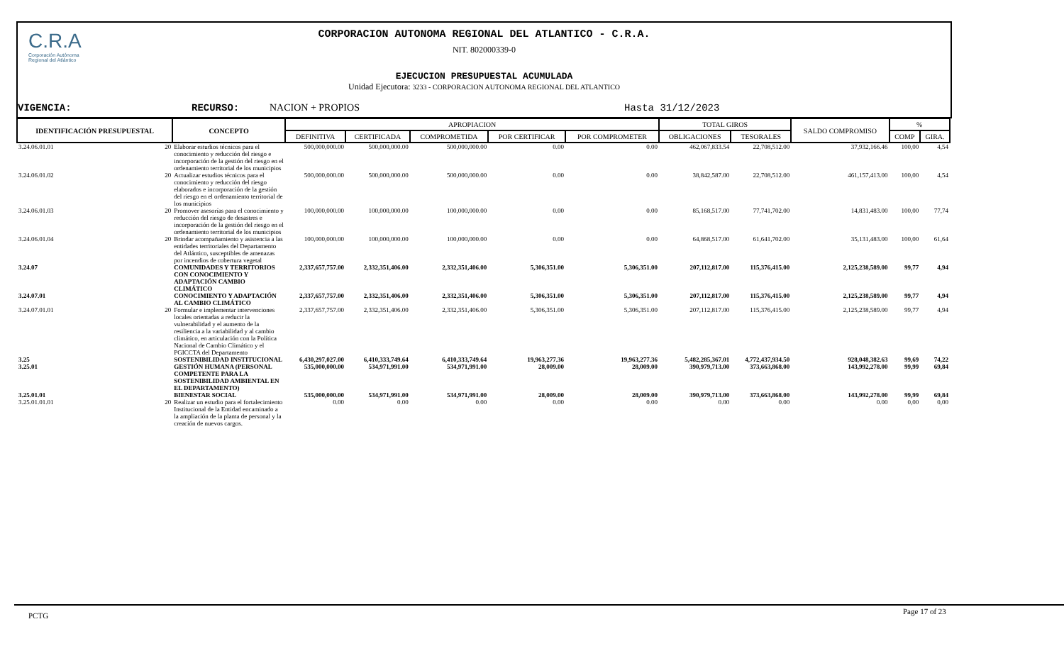C.R.A
Corporación Autónoma Regional del Atlántico
CORPORACION AUTONOMA REGIONAL DEL ATLANTICO - C.R.A.
NIT. 802000339-0
EJECUCION PRESUPUESTAL ACUMULADA
Unidad Ejecutora: 3233 - CORPORACION AUTONOMA REGIONAL DEL ATLANTICO
VIGENCIA: RECURSO: NACION + PROPIOS Hasta 31/12/2023
| IDENTIFICACIÓN PRESUPUESTAL | CONCEPTO | APROPIACION | | | | | TOTAL GIROS | | SALDO COMPROMISO | % | |
| --- | --- | --- | --- | --- | --- | --- | --- | --- | --- | --- | --- |
| | | DEFINITIVA | CERTIFICADA | COMPROMETIDA | POR CERTIFICAR | POR COMPROMETER | OBLIGACIONES | TESORALES | | COMP | GIRA. |
| 3.24.06.01.01 20 | Elaborar estudios técnicos para el conocimiento y reducción del riesgo e incorporación de la gestión del riesgo en el ordenamiento territorial de los municipios | 500,000,000.00 | 500,000,000.00 | 500,000,000.00 | 0.00 | 0.00 | 462,067,833.54 | 22,708,512.00 | 37,932,166.46 | 100,00 | 4,54 |
| 3.24.06.01.02 20 | Actualizar estudios técnicos para el conocimiento y reducción del riesgo elaborados e incorporación de la gestión del riesgo en el ordenamiento territorial de los municipios | 500,000,000.00 | 500,000,000.00 | 500,000,000.00 | 0.00 | 0.00 | 38,842,587.00 | 22,708,512.00 | 461,157,413.00 | 100,00 | 4,54 |
| 3.24.06.01.03 20 | Promover asesorías para el conocimiento y reducción del riesgo de desastres e incorporación de la gestión del riesgo en el ordenamiento territorial de los municipios | 100,000,000.00 | 100,000,000.00 | 100,000,000.00 | 0.00 | 0.00 | 85,168,517.00 | 77,741,702.00 | 14,831,483.00 | 100,00 | 77,74 |
| 3.24.06.01.04 20 | Brindar acompañamiento y asistencia a las entidades territoriales del Departamento del Atlántico, susceptibles de amenazas por incendios de cobertura vegetal | 100,000,000.00 | 100,000,000.00 | 100,000,000.00 | 0.00 | 0.00 | 64,868,517.00 | 61,641,702.00 | 35,131,483.00 | 100,00 | 61,64 |
| 3.24.07 | COMUNIDADES Y TERRITORIOS CON CONOCIMIENTO Y ADAPTACIÓN CAMBIO CLIMÁTICO | 2,337,657,757.00 | 2,332,351,406.00 | 2,332,351,406.00 | 5,306,351.00 | 5,306,351.00 | 207,112,817.00 | 115,376,415.00 | 2,125,238,589.00 | 99,77 | 4,94 |
| 3.24.07.01 | CONOCIMIENTO Y ADAPTACIÓN AL CAMBIO CLIMÁTICO | 2,337,657,757.00 | 2,332,351,406.00 | 2,332,351,406.00 | 5,306,351.00 | 5,306,351.00 | 207,112,817.00 | 115,376,415.00 | 2,125,238,589.00 | 99,77 | 4,94 |
| 3.24.07.01.01 20 | Formular e implementar intervenciones locales orientadas a reducir la vulnerabilidad y el aumento de la resiliencia a la variabilidad y al cambio climático, en articulación con la Política Nacional de Cambio Climático y el PGICCTA del Departamento | 2,337,657,757.00 | 2,332,351,406.00 | 2,332,351,406.00 | 5,306,351.00 | 5,306,351.00 | 207,112,817.00 | 115,376,415.00 | 2,125,238,589.00 | 99,77 | 4,94 |
| 3.25 | SOSTENIBILIDAD INSTITUCIONAL | 6,430,297,027.00 | 6,410,333,749.64 | 6,410,333,749.64 | 19,963,277.36 | 19,963,277.36 | 5,482,285,367.01 | 4,772,437,934.50 | 928,048,382.63 | 99,69 | 74,22 |
| 3.25.01 | GESTIÓN HUMANA (PERSONAL COMPETENTE PARA LA SOSTENIBILIDAD AMBIENTAL EN EL DEPARTAMENTO) | 535,000,000.00 | 534,971,991.00 | 534,971,991.00 | 28,009.00 | 28,009.00 | 390,979,713.00 | 373,663,868.00 | 143,992,278.00 | 99,99 | 69,84 |
| 3.25.01.01 | BIENESTAR SOCIAL | 535,000,000.00 | 534,971,991.00 | 534,971,991.00 | 28,009.00 | 28,009.00 | 390,979,713.00 | 373,663,868.00 | 143,992,278.00 | 99,99 | 69,84 |
| 3.25.01.01.01 20 | Realizar un estudio para el fortalecimiento Institucional de la Entidad encaminado a la ampliación de la planta de personal y la creación de nuevos cargos. | 0.00 | 0.00 | 0.00 | 0.00 | 0.00 | 0.00 | 0.00 | 0.00 | 0,00 | 0,00 |
PCTG Page 17 of 23